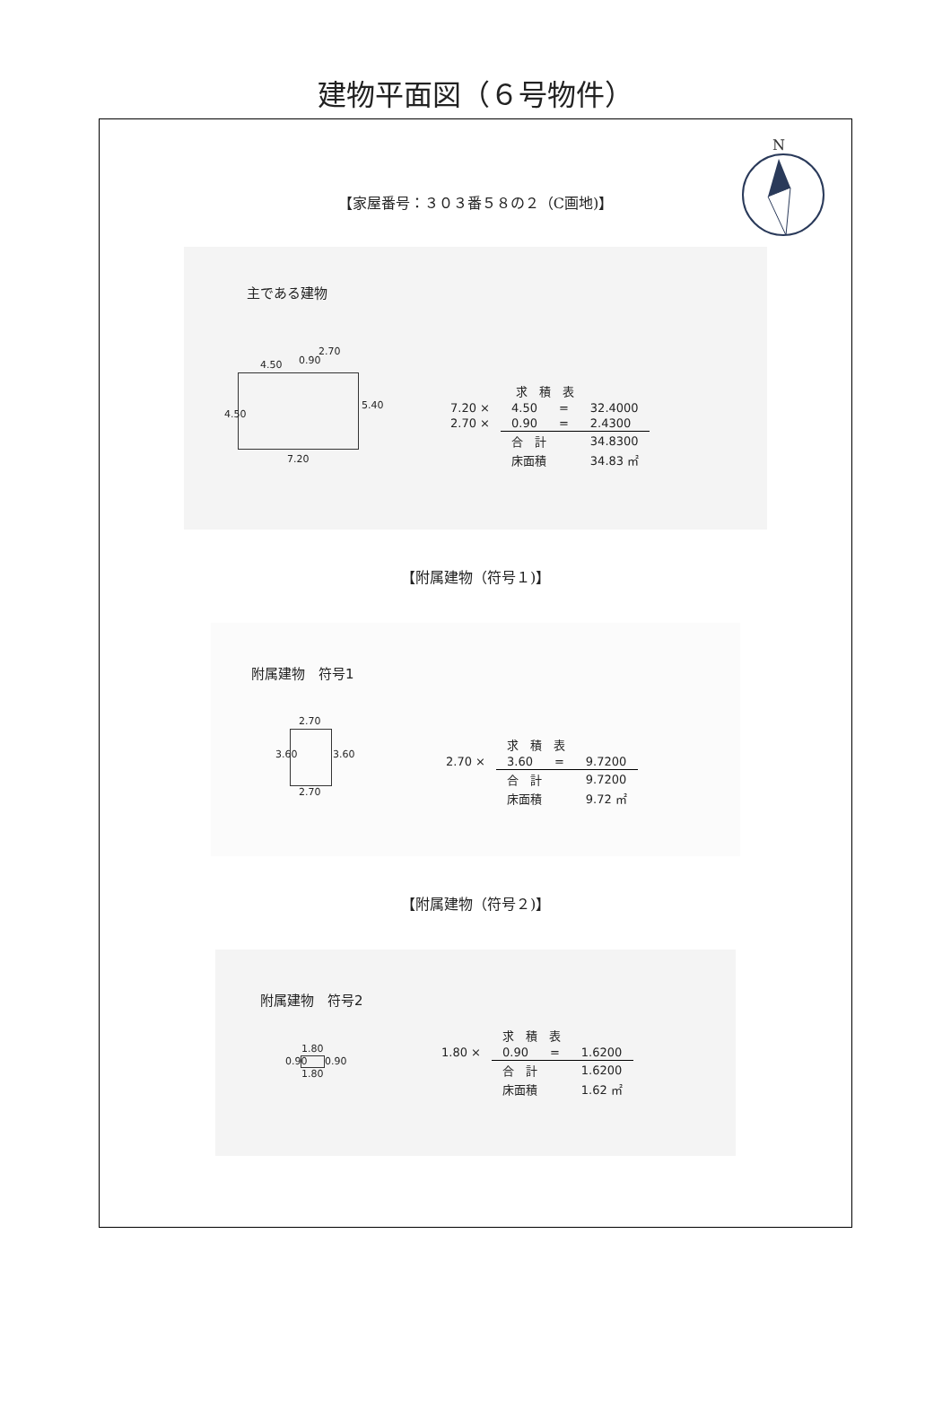建物平面図（６号物件）
N
【家屋番号：３０３番５８の２（C画地)】
主である建物
4.50
2.70
7.20
4.50
5.40
0.90
| 求 積 表 | | | |
| --- | --- | --- | --- |
| 7.20 × | 4.50 | = | 32.4000 |
| 2.70 × | 0.90 | = | 2.4300 |
| | 合 計 | | 34.8300 |
| | 床面積 | | 34.83 ㎡ |
【附属建物（符号１)】
附属建物　符号1
2.70
2.70
3.60 3.60
| 求 積 表 | | | |
| --- | --- | --- | --- |
| 2.70 × | 3.60 | = | 9.7200 |
| | 合 計 | | 9.7200 |
| | 床面積 | | 9.72 ㎡ |
【附属建物（符号２)】
附属建物　符号2
1.80
1.80
0.90 0.90
| 求 積 表 | | | |
| --- | --- | --- | --- |
| 1.80 × | 0.90 | = | 1.6200 |
| | 合 計 | | 1.6200 |
| | 床面積 | | 1.62 ㎡ |